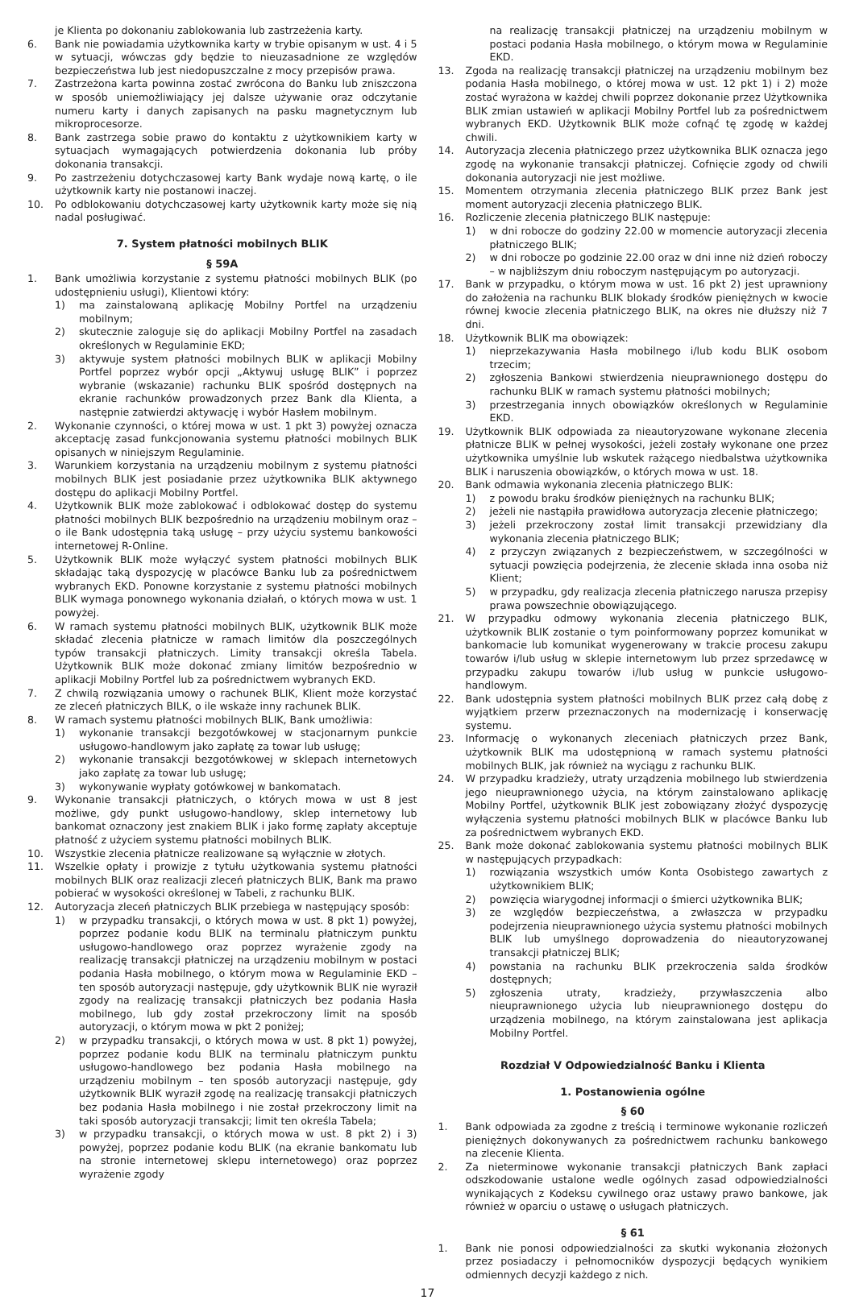je Klienta po dokonaniu zablokowania lub zastrzeżenia karty.
6. Bank nie powiadamia użytkownika karty w trybie opisanym w ust. 4 i 5 w sytuacji, wówczas gdy będzie to nieuzasadnione ze względów bezpieczeństwa lub jest niedopuszczalne z mocy przepisów prawa.
7. Zastrzeżona karta powinna zostać zwrócona do Banku lub zniszczona w sposób uniemożliwiający jej dalsze używanie oraz odczytanie numeru karty i danych zapisanych na pasku magnetycznym lub mikroprocesorze.
8. Bank zastrzega sobie prawo do kontaktu z użytkownikiem karty w sytuacjach wymagających potwierdzenia dokonania lub próby dokonania transakcji.
9. Po zastrzeżeniu dotychczasowej karty Bank wydaje nową kartę, o ile użytkownik karty nie postanowi inaczej.
10. Po odblokowaniu dotychczasowej karty użytkownik karty może się nią nadal posługiwać.
7. System płatności mobilnych BLIK
§ 59A
1. Bank umożliwia korzystanie z systemu płatności mobilnych BLIK (po udostępnieniu usługi), Klientowi który:
1) ma zainstalowaną aplikację Mobilny Portfel na urządzeniu mobilnym;
2) skutecznie zaloguje się do aplikacji Mobilny Portfel na zasadach określonych w Regulaminie EKD;
3) aktywuje system płatności mobilnych BLIK w aplikacji Mobilny Portfel poprzez wybór opcji „Aktywuj usługę BLIK” i poprzez wybranie (wskazanie) rachunku BLIK spośród dostępnych na ekranie rachunków prowadzonych przez Bank dla Klienta, a następnie zatwierdzi aktywację i wybór Hasłem mobilnym.
2. Wykonanie czynności, o której mowa w ust. 1 pkt 3) powyżej oznacza akceptację zasad funkcjonowania systemu płatności mobilnych BLIK opisanych w niniejszym Regulaminie.
3. Warunkiem korzystania na urządzeniu mobilnym z systemu płatności mobilnych BLIK jest posiadanie przez użytkownika BLIK aktywnego dostępu do aplikacji Mobilny Portfel.
4. Użytkownik BLIK może zablokować i odblokować dostęp do systemu płatności mobilnych BLIK bezpośrednio na urządzeniu mobilnym oraz – o ile Bank udostępnia taką usługę – przy użyciu systemu bankowości internetowej R-Online.
5. Użytkownik BLIK może wyłączyć system płatności mobilnych BLIK składając taką dyspozycję w placówce Banku lub za pośrednictwem wybranych EKD. Ponowne korzystanie z systemu płatności mobilnych BLIK wymaga ponownego wykonania działań, o których mowa w ust. 1 powyżej.
6. W ramach systemu płatności mobilnych BLIK, użytkownik BLIK może składać zlecenia płatnicze w ramach limitów dla poszczególnych typów transakcji płatniczych. Limity transakcji określa Tabela. Użytkownik BLIK może dokonać zmiany limitów bezpośrednio w aplikacji Mobilny Portfel lub za pośrednictwem wybranych EKD.
7. Z chwilą rozwiązania umowy o rachunek BLIK, Klient może korzystać ze zleceń płatniczych BILK, o ile wskaże inny rachunek BLIK.
8. W ramach systemu płatności mobilnych BLIK, Bank umożliwia:
1) wykonanie transakcji bezgotówkowej w stacjonarnym punkcie usługowo-handlowym jako zapłatę za towar lub usługę;
2) wykonanie transakcji bezgotówkowej w sklepach internetowych jako zapłatę za towar lub usługę;
3) wykonywanie wypłaty gotówkowej w bankomatach.
9. Wykonanie transakcji płatniczych, o których mowa w ust 8 jest możliwe, gdy punkt usługowo-handlowy, sklep internetowy lub bankomat oznaczony jest znakiem BLIK i jako formę zapłaty akceptuje płatność z użyciem systemu płatności mobilnych BLIK.
10. Wszystkie zlecenia płatnicze realizowane są wyłącznie w złotych.
11. Wszelkie opłaty i prowizje z tytułu użytkowania systemu płatności mobilnych BLIK oraz realizacji zleceń płatniczych BLIK, Bank ma prawo pobierać w wysokości określonej w Tabeli, z rachunku BLIK.
12. Autoryzacja zleceń płatniczych BLIK przebiega w następujący sposób:
1) w przypadku transakcji, o których mowa w ust. 8 pkt 1) powyżej, poprzez podanie kodu BLIK na terminalu płatniczym punktu usługowo-handlowego oraz poprzez wyrażenie zgody na realizację transakcji płatniczej na urządzeniu mobilnym w postaci podania Hasła mobilnego, o którym mowa w Regulaminie EKD – ten sposób autoryzacji następuje, gdy użytkownik BLIK nie wyraził zgody na realizację transakcji płatniczych bez podania Hasła mobilnego, lub gdy został przekroczony limit na sposób autoryzacji, o którym mowa w pkt 2 poniżej;
2) w przypadku transakcji, o których mowa w ust. 8 pkt 1) powyżej, poprzez podanie kodu BLIK na terminalu płatniczym punktu usługowo-handlowego bez podania Hasła mobilnego na urządzeniu mobilnym – ten sposób autoryzacji następuje, gdy użytkownik BLIK wyraził zgodę na realizację transakcji płatniczych bez podania Hasła mobilnego i nie został przekroczony limit na taki sposób autoryzacji transakcji; limit ten określa Tabela;
3) w przypadku transakcji, o których mowa w ust. 8 pkt 2) i 3) powyżej, poprzez podanie kodu BLIK (na ekranie bankomatu lub na stronie internetowej sklepu internetowego) oraz poprzez wyrażenie zgody
na realizację transakcji płatniczej na urządzeniu mobilnym w postaci podania Hasła mobilnego, o którym mowa w Regulaminie EKD.
13. Zgoda na realizację transakcji płatniczej na urządzeniu mobilnym bez podania Hasła mobilnego, o której mowa w ust. 12 pkt 1) i 2) może zostać wyrażona w każdej chwili poprzez dokonanie przez Użytkownika BLIK zmian ustawień w aplikacji Mobilny Portfel lub za pośrednictwem wybranych EKD. Użytkownik BLIK może cofnąć tę zgodę w każdej chwili.
14. Autoryzacja zlecenia płatniczego przez użytkownika BLIK oznacza jego zgodę na wykonanie transakcji płatniczej. Cofnięcie zgody od chwili dokonania autoryzacji nie jest możliwe.
15. Momentem otrzymania zlecenia płatniczego BLIK przez Bank jest moment autoryzacji zlecenia płatniczego BLIK.
16. Rozliczenie zlecenia płatniczego BLIK następuje:
1) w dni robocze do godziny 22.00 w momencie autoryzacji zlecenia płatniczego BLIK;
2) w dni robocze po godzinie 22.00 oraz w dni inne niż dzień roboczy – w najbliższym dniu roboczym następującym po autoryzacji.
17. Bank w przypadku, o którym mowa w ust. 16 pkt 2) jest uprawniony do założenia na rachunku BLIK blokady środków pieniężnych w kwocie równej kwocie zlecenia płatniczego BLIK, na okres nie dłuższy niż 7 dni.
18. Użytkownik BLIK ma obowiązek:
1) nieprzekazywania Hasła mobilnego i/lub kodu BLIK osobom trzecim;
2) zgłoszenia Bankowi stwierdzenia nieuprawnionego dostępu do rachunku BLIK w ramach systemu płatności mobilnych;
3) przestrzegania innych obowiązków określonych w Regulaminie EKD.
19. Użytkownik BLIK odpowiada za nieautoryzowane wykonane zlecenia płatnicze BLIK w pełnej wysokości, jeżeli zostały wykonane one przez użytkownika umyślnie lub wskutek rażącego niedbalstwa użytkownika BLIK i naruszenia obowiązków, o których mowa w ust. 18.
20. Bank odmawia wykonania zlecenia płatniczego BLIK:
1) z powodu braku środków pieniężnych na rachunku BLIK;
2) jeżeli nie nastąpiła prawidłowa autoryzacja zlecenie płatniczego;
3) jeżeli przekroczony został limit transakcji przewidziany dla wykonania zlecenia płatniczego BLIK;
4) z przyczyn związanych z bezpieczeństwem, w szczególności w sytuacji powzięcia podejrzenia, że zlecenie składa inna osoba niż Klient;
5) w przypadku, gdy realizacja zlecenia płatniczego narusza przepisy prawa powszechnie obowiązującego.
21. W przypadku odmowy wykonania zlecenia płatniczego BLIK, użytkownik BLIK zostanie o tym poinformowany poprzez komunikat w bankomacie lub komunikat wygenerowany w trakcie procesu zakupu towarów i/lub usług w sklepie internetowym lub przez sprzedawcę w przypadku zakupu towarów i/lub usług w punkcie usługowo-handlowym.
22. Bank udostępnia system płatności mobilnych BLIK przez całą dobę z wyjątkiem przerw przeznaczonych na modernizację i konserwację systemu.
23. Informację o wykonanych zleceniach płatniczych przez Bank, użytkownik BLIK ma udostępnioną w ramach systemu płatności mobilnych BLIK, jak również na wyciągu z rachunku BLIK.
24. W przypadku kradzieży, utraty urządzenia mobilnego lub stwierdzenia jego nieuprawnionego użycia, na którym zainstalowano aplikację Mobilny Portfel, użytkownik BLIK jest zobowiązany złożyć dyspozycję wyłączenia systemu płatności mobilnych BLIK w placówce Banku lub za pośrednictwem wybranych EKD.
25. Bank może dokonać zablokowania systemu płatności mobilnych BLIK w następujących przypadkach:
1) rozwiązania wszystkich umów Konta Osobistego zawartych z użytkownikiem BLIK;
2) powzięcia wiarygodnej informacji o śmierci użytkownika BLIK;
3) ze względów bezpieczeństwa, a zwłaszcza w przypadku podejrzenia nieuprawnionego użycia systemu płatności mobilnych BLIK lub umyślnego doprowadzenia do nieautoryzowanej transakcji płatniczej BLIK;
4) powstania na rachunku BLIK przekroczenia salda środków dostępnych;
5) zgłoszenia utraty, kradzieży, przywłaszczenia albo nieuprawnionego użycia lub nieuprawnionego dostępu do urządzenia mobilnego, na którym zainstalowana jest aplikacja Mobilny Portfel.
Rozdział V Odpowiedzialność Banku i Klienta
1. Postanowienia ogólne
§ 60
1. Bank odpowiada za zgodne z treścią i terminowe wykonanie rozliczeń pieniężnych dokonywanych za pośrednictwem rachunku bankowego na zlecenie Klienta.
2. Za nieterminowe wykonanie transakcji płatniczych Bank zapłaci odszkodowanie ustalone wedle ogólnych zasad odpowiedzialności wynikających z Kodeksu cywilnego oraz ustawy prawo bankowe, jak również w oparciu o ustawę o usługach płatniczych.
§ 61
1. Bank nie ponosi odpowiedzialności za skutki wykonania złożonych przez posiadaczy i pełnomocników dyspozycji będących wynikiem odmiennych decyzji każdego z nich.
17